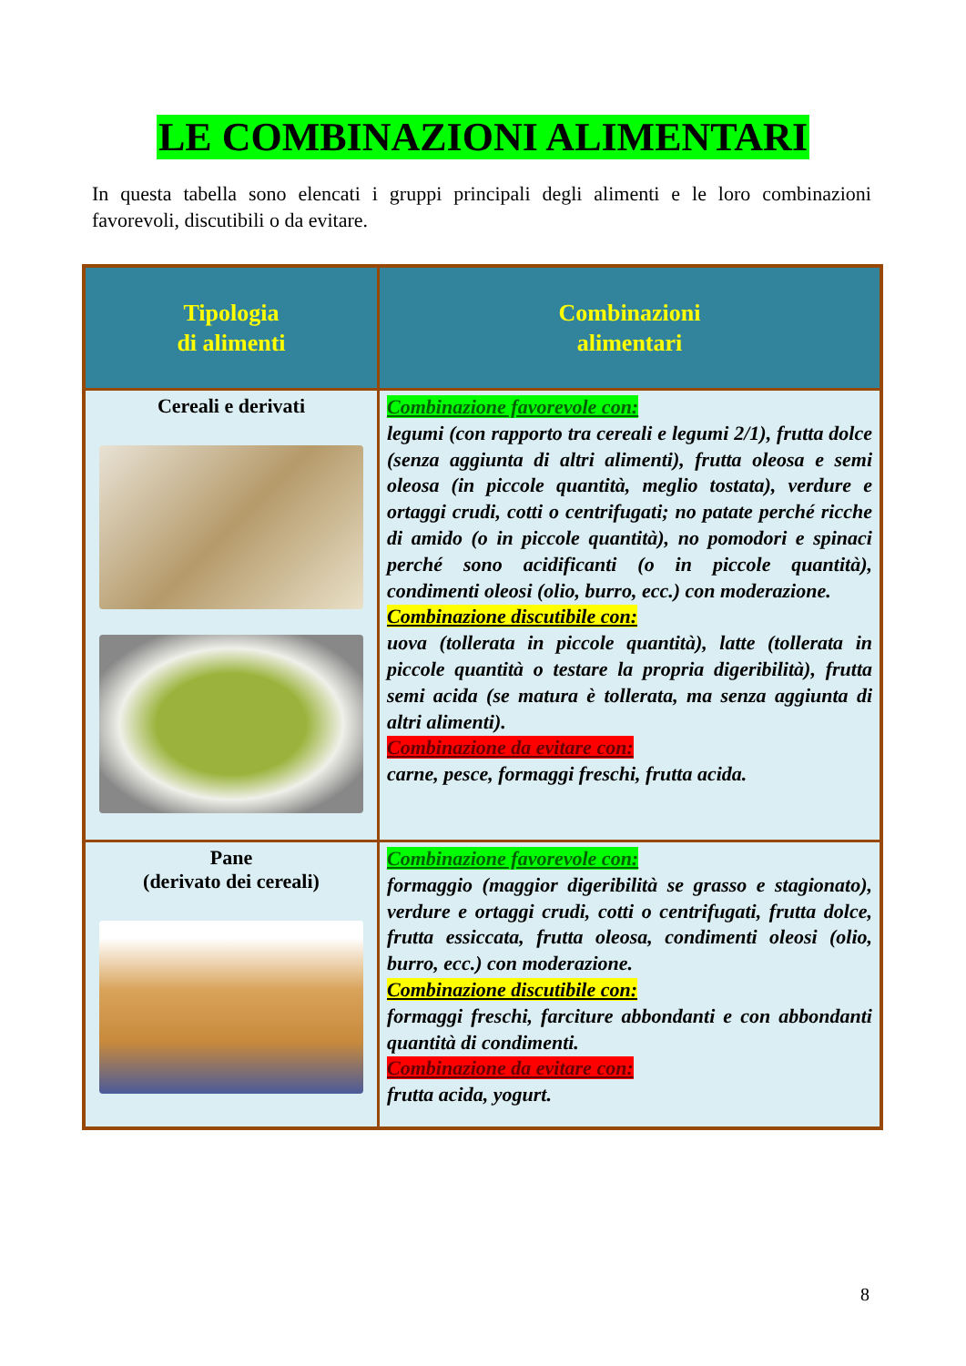LE COMBINAZIONI ALIMENTARI
In questa tabella sono elencati i gruppi principali degli alimenti e le loro combinazioni favorevoli, discutibili o da evitare.
| Tipologia di alimenti | Combinazioni alimentari |
| --- | --- |
| Cereali e derivati | Combinazione favorevole con: legumi (con rapporto tra cereali e legumi 2/1), frutta dolce (senza aggiunta di altri alimenti), frutta oleosa e semi oleosa (in piccole quantità, meglio tostata), verdure e ortaggi crudi, cotti o centrifugati; no patate perché ricche di amido (o in piccole quantità), no pomodori e spinaci perché sono acidificanti (o in piccole quantità), condimenti oleosi (olio, burro, ecc.) con moderazione. Combinazione discutibile con: uova (tollerata in piccole quantità), latte (tollerata in piccole quantità o testare la propria digeribilità), frutta semi acida (se matura è tollerata, ma senza aggiunta di altri alimenti). Combinazione da evitare con: carne, pesce, formaggi freschi, frutta acida. |
| Pane (derivato dei cereali) | Combinazione favorevole con: formaggio (maggior digeribilità se grasso e stagionato), verdure e ortaggi crudi, cotti o centrifugati, frutta dolce, frutta essiccata, frutta oleosa, condimenti oleosi (olio, burro, ecc.) con moderazione. Combinazione discutibile con: formaggi freschi, farciture abbondanti e con abbondanti quantità di condimenti. Combinazione da evitare con: frutta acida, yogurt. |
8